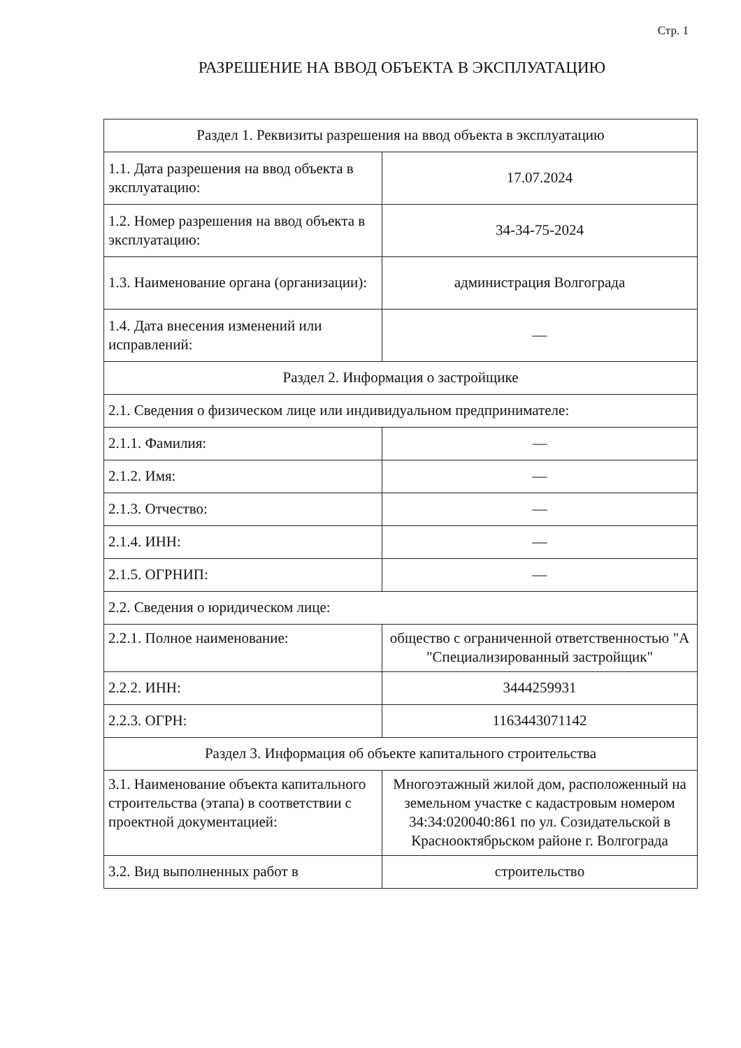Стр. 1
РАЗРЕШЕНИЕ НА ВВОД ОБЪЕКТА В ЭКСПЛУАТАЦИЮ
| Раздел 1. Реквизиты разрешения на ввод объекта в эксплуатацию | |
| 1.1. Дата разрешения на ввод объекта в эксплуатацию: | 17.07.2024 |
| 1.2. Номер разрешения на ввод объекта в эксплуатацию: | 34-34-75-2024 |
| 1.3. Наименование органа (организации): | администрация Волгограда |
| 1.4. Дата внесения изменений или исправлений: | — |
| Раздел 2. Информация о застройщике | |
| 2.1. Сведения о физическом лице или индивидуальном предпринимателе: | |
| 2.1.1. Фамилия: | — |
| 2.1.2. Имя: | — |
| 2.1.3. Отчество: | — |
| 2.1.4. ИНН: | — |
| 2.1.5. ОГРНИП: | — |
| 2.2. Сведения о юридическом лице: | |
| 2.2.1. Полное наименование: | общество с ограниченной ответственностью "А "Специализированный застройщик" |
| 2.2.2. ИНН: | 3444259931 |
| 2.2.3. ОГРН: | 1163443071142 |
| Раздел 3. Информация об объекте капитального строительства | |
| 3.1. Наименование объекта капитального строительства (этапа) в соответствии с проектной документацией: | Многоэтажный жилой дом, расположенный на земельном участке с кадастровым номером 34:34:020040:861 по ул. Созидательской в Краснооктябрьском районе г. Волгограда |
| 3.2. Вид выполненных работ в | строительство |